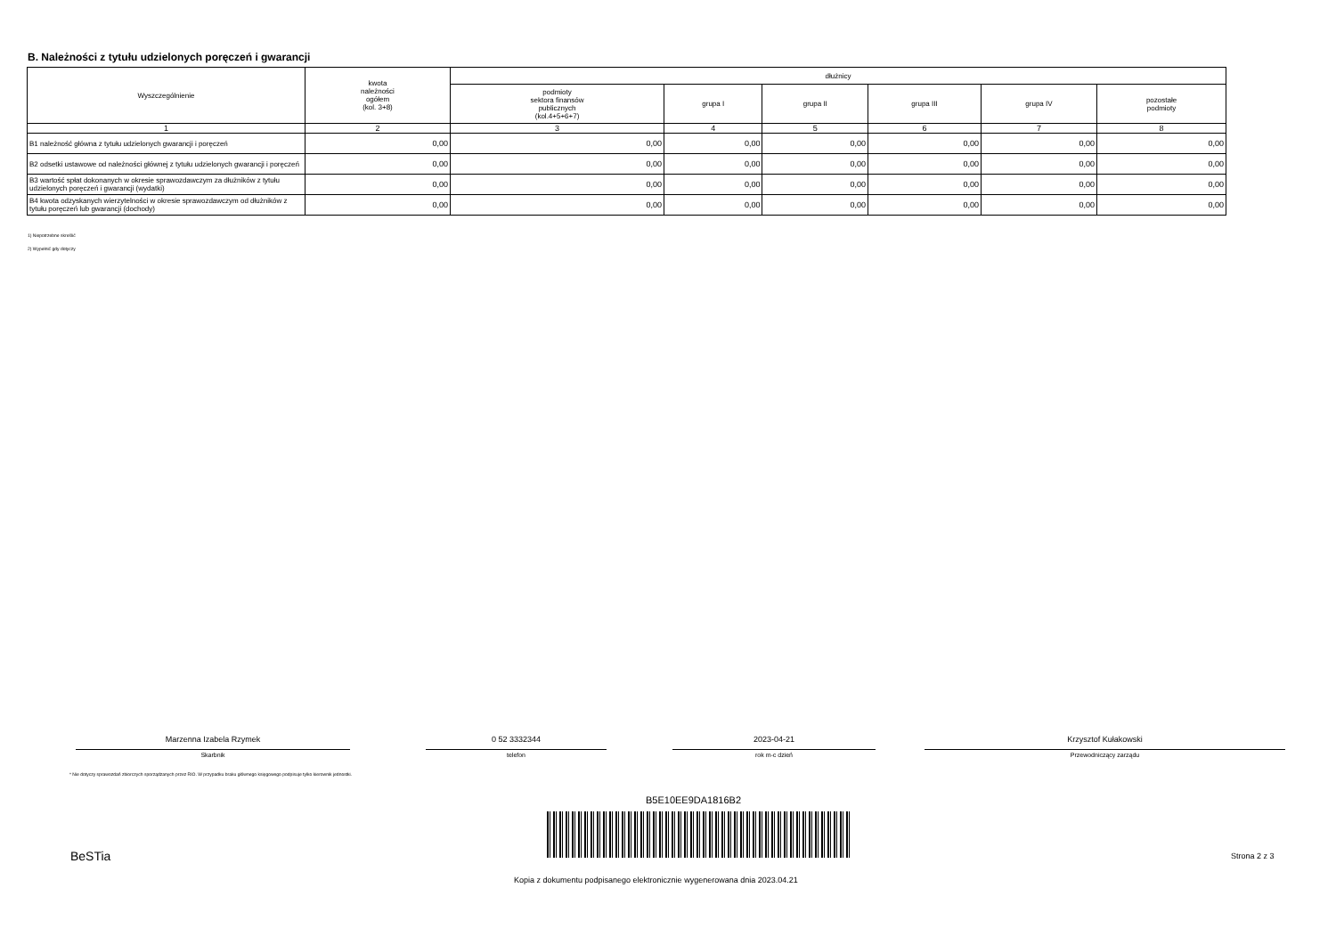B. Należności z tytułu udzielonych poręczeń i gwarancji
| Wyszczególnienie | kwota należności ogółem (kol. 3+8) | dłużnicy | | | | | |
| --- | --- | --- | --- | --- | --- | --- | --- |
| | | podmioty sektora finansów publicznych (kol.4+5+6+7) | grupa I | grupa II | grupa III | grupa IV | pozostałe podmioty |
| 1 | 2 | 3 | 4 | 5 | 6 | 7 | 8 |
| B1 należność główna z tytułu udzielonych gwarancji i poręczeń | 0,00 | 0,00 | 0,00 | 0,00 | 0,00 | 0,00 | 0,00 |
| B2 odsetki ustawowe od należności głównej z tytułu udzielonych gwarancji i poręczeń | 0,00 | 0,00 | 0,00 | 0,00 | 0,00 | 0,00 | 0,00 |
| B3 wartość spłat dokonanych w okresie sprawozdawczym za dłużników z tytułu udzielonych poręczeń i gwarancji (wydatki) | 0,00 | 0,00 | 0,00 | 0,00 | 0,00 | 0,00 | 0,00 |
| B4 kwota odzyskanych wierzytelności w okresie sprawozdawczym od dłużników z tytułu poręczeń lub gwarancji (dochody) | 0,00 | 0,00 | 0,00 | 0,00 | 0,00 | 0,00 | 0,00 |
1) Niepotrzebne skreślić
2) Wypełnić gdy dotyczy
Marzenna Izabela Rzymek
Skarbnik
0 52 3332344
telefon
2023-04-21
rok m-c dzień
Krzysztof Kułakowski
Przewodniczący zarządu
* Nie dotyczy sprawozdań zbiorczych sporządzanych przez RIO. W przypadku braku głównego księgowego podpisuje tylko kierownik jednostki.
B5E10EE9DA1816B2
BeSTia Strona 2 z 3
Kopia z dokumentu podpisanego elektronicznie wygenerowana dnia 2023.04.21